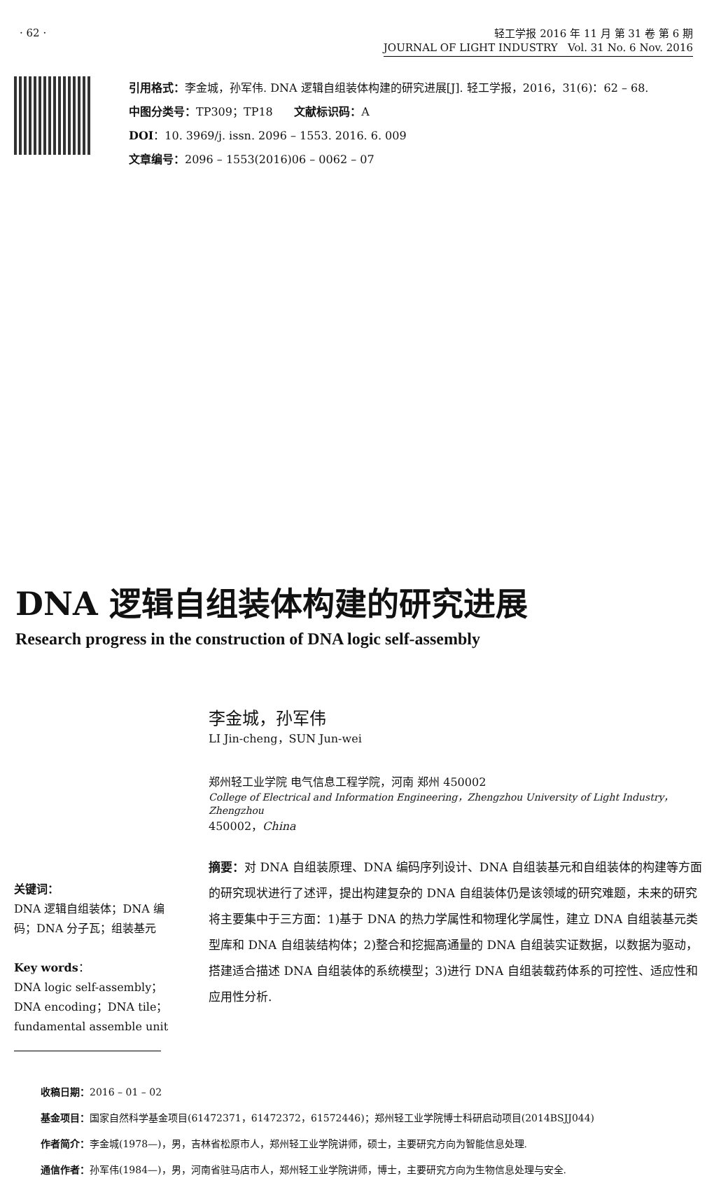· 62 ·
轻工学报 2016 年 11 月 第 31 卷 第 6 期
JOURNAL OF LIGHT INDUSTRY Vol. 31 No. 6 Nov. 2016
引用格式：李金城，孙军伟. DNA 逻辑自组装体构建的研究进展[J]. 轻工学报，2016，31(6)：62 – 68.
中图分类号：TP309；TP18 文献标识码：A
DOI：10. 3969/j. issn. 2096 – 1553. 2016. 6. 009
文章编号：2096 – 1553(2016)06 – 0062 – 07
DNA 逻辑自组装体构建的研究进展
Research progress in the construction of DNA logic self-assembly
关键词：
DNA 逻辑自组装体；DNA 编码；DNA 分子瓦；组装基元
Key words：
DNA logic self-assembly；DNA encoding；DNA tile；fundamental assemble unit
李金城，孙军伟
LI Jin-cheng，SUN Jun-wei
郑州轻工业学院 电气信息工程学院，河南 郑州 450002
College of Electrical and Information Engineering，Zhengzhou University of Light Industry，Zhengzhou
450002，China
摘要：对 DNA 自组装原理、DNA 编码序列设计、DNA 自组装基元和自组装体的构建等方面的研究现状进行了述评，提出构建复杂的 DNA 自组装体仍是该领域的研究难题，未来的研究将主要集中于三方面：1)基于 DNA 的热力学属性和物理化学属性，建立 DNA 自组装基元类型库和 DNA 自组装结构体；2)整合和挖掘高通量的 DNA 自组装实证数据，以数据为驱动，搭建适合描述 DNA 自组装体的系统模型；3)进行 DNA 自组装载药体系的可控性、适应性和应用性分析.
收稿日期：2016 – 01 – 02
基金项目：国家自然科学基金项目(61472371，61472372，61572446)；郑州轻工业学院博士科研启动项目(2014BSJJ044)
作者简介：李金城(1978—)，男，吉林省松原市人，郑州轻工业学院讲师，硕士，主要研究方向为智能信息处理.
通信作者：孙军伟(1984—)，男，河南省驻马店市人，郑州轻工业学院讲师，博士，主要研究方向为生物信息处理与安全.